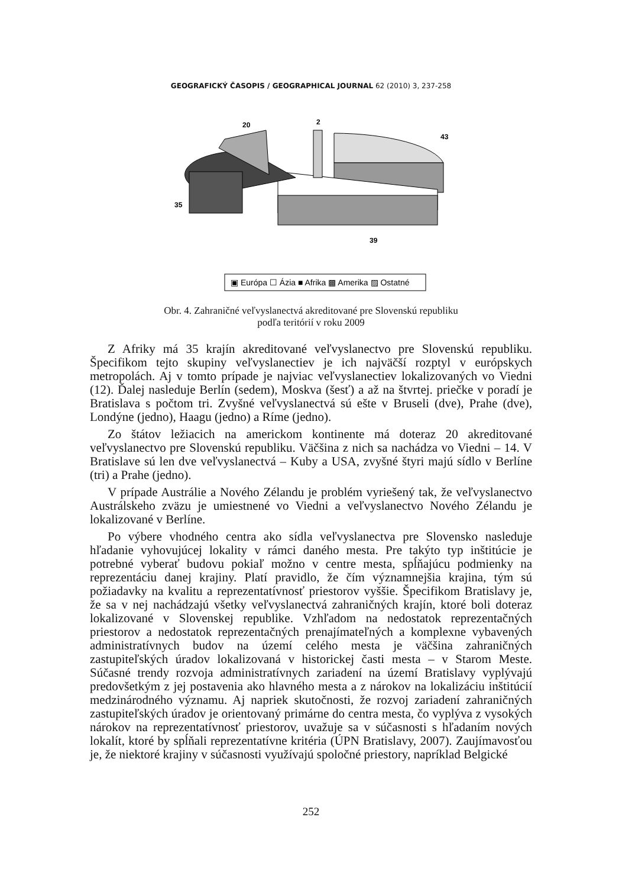GEOGRAFICKÝ ČASOPIS / GEOGRAPHICAL JOURNAL 62 (2010) 3, 237-258
20
2
43
35
39
▣ Európa ☐ Ázia ■ Afrika ▩ Amerika ▨ Ostatné
Obr. 4. Zahraničné veľvyslanectvá akreditované pre Slovenskú republiku
podľa teritórií v roku 2009
Z Afriky má 35 krajín akreditované veľvyslanectvo pre Slovenskú republiku. Špecifikom tejto skupiny veľvyslanectiev je ich najväčší rozptyl v európskych metropolách. Aj v tomto prípade je najviac veľvyslanectiev lokalizovaných vo Viedni (12). Ďalej nasleduje Berlín (sedem), Moskva (šesť) a až na štvrtej. priečke v poradí je Bratislava s počtom tri. Zvyšné veľvyslanectvá sú ešte v Bruseli (dve), Prahe (dve), Londýne (jedno), Haagu (jedno) a Ríme (jedno).
Zo štátov ležiacich na americkom kontinente má doteraz 20 akreditované veľvyslanectvo pre Slovenskú republiku. Väčšina z nich sa nachádza vo Viedni – 14. V Bratislave sú len dve veľvyslanectvá – Kuby a USA, zvyšné štyri majú sídlo v Berlíne (tri) a Prahe (jedno).
V prípade Austrálie a Nového Zélandu je problém vyriešený tak, že veľvyslanectvo Austrálskeho zväzu je umiestnené vo Viedni a veľvyslanectvo Nového Zélandu je lokalizované v Berlíne.
Po výbere vhodného centra ako sídla veľvyslanectva pre Slovensko nasleduje hľadanie vyhovujúcej lokality v rámci daného mesta. Pre takýto typ inštitúcie je potrebné vyberať budovu pokiaľ možno v centre mesta, spĺňajúcu podmienky na reprezentáciu danej krajiny. Platí pravidlo, že čím významnejšia krajina, tým sú požiadavky na kvalitu a reprezentatívnosť priestorov vyššie. Špecifikom Bratislavy je, že sa v nej nachádzajú všetky veľvyslanectvá zahraničných krajín, ktoré boli doteraz lokalizované v Slovenskej republike. Vzhľadom na nedostatok reprezentačných priestorov a nedostatok reprezentačných prenajímateľných a komplexne vybavených administratívnych budov na území celého mesta je väčšina zahraničných zastupiteľských úradov lokalizovaná v historickej časti mesta – v Starom Meste. Súčasné trendy rozvoja administratívnych zariadení na území Bratislavy vyplývajú predovšetkým z jej postavenia ako hlavného mesta a z nárokov na lokalizáciu inštitúcií medzinárodného významu. Aj napriek skutočnosti, že rozvoj zariadení zahraničných zastupiteľských úradov je orientovaný primárne do centra mesta, čo vyplýva z vysokých nárokov na reprezentatívnosť priestorov, uvažuje sa v súčasnosti s hľadaním nových lokalít, ktoré by spĺňali reprezentatívne kritéria (ÚPN Bratislavy, 2007). Zaujímavosťou je, že niektoré krajiny v súčasnosti využívajú spoločné priestory, napríklad Belgické
252